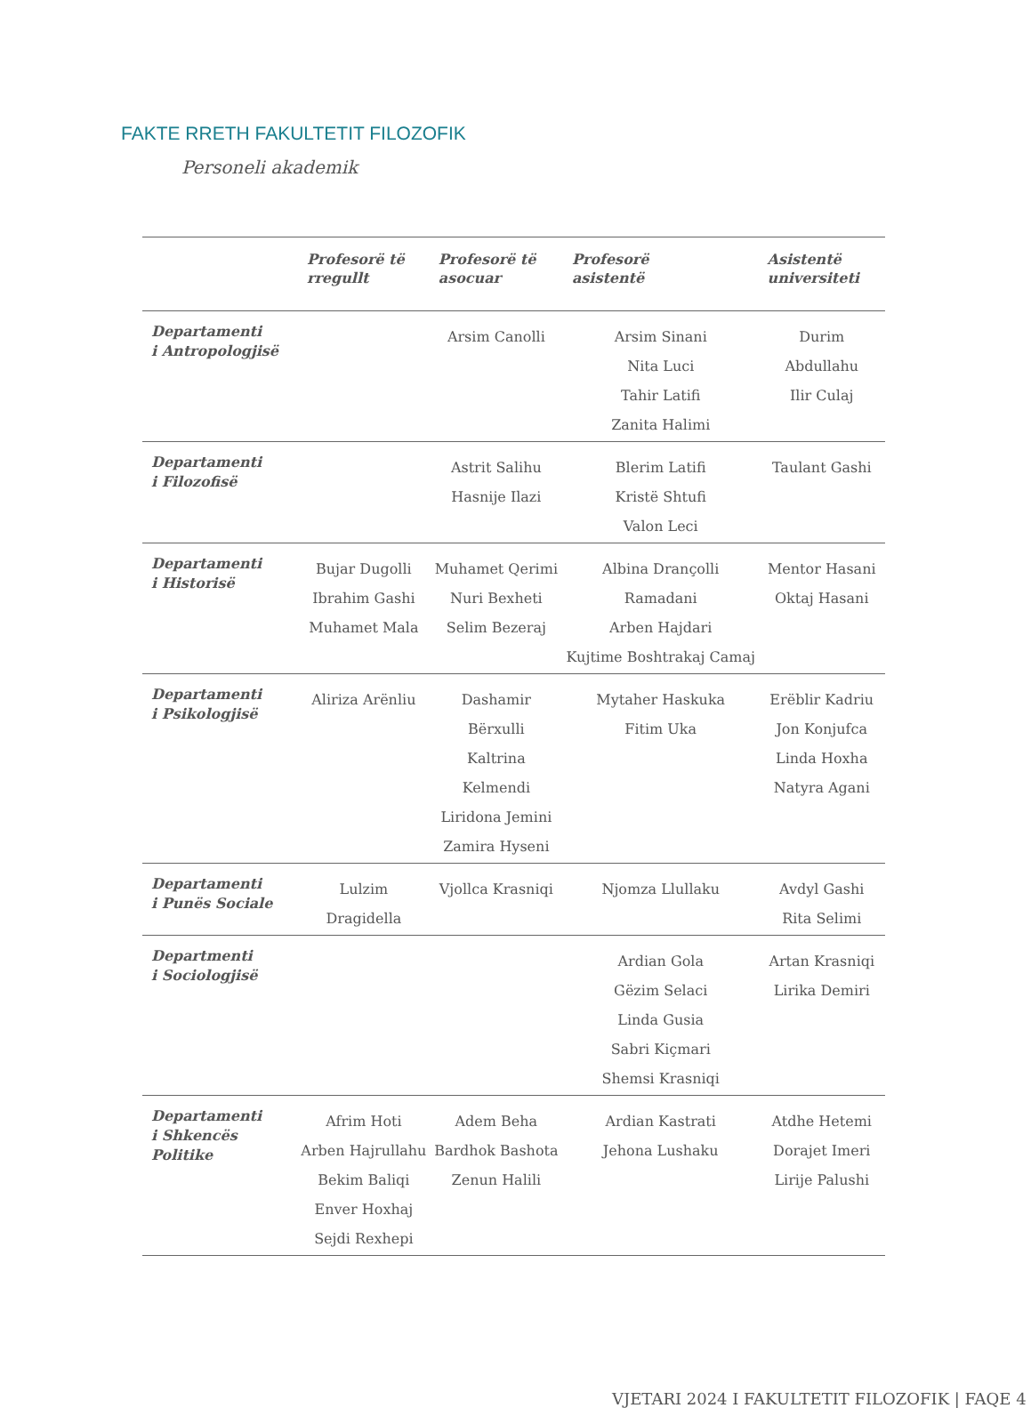FAKTE RRETH FAKULTETIT FILOZOFIK
Personeli akademik
| | Profesorë të rregullt | Profesorë të asocuar | Profesorë asistentë | Asistentë universiteti |
| --- | --- | --- | --- | --- |
| Departamenti i Antropologjisë | | Arsim Canolli | Arsim Sinani Nita Luci Tahir Latifi Zanita Halimi | Durim Abdullahu Ilir Culaj |
| Departamenti i Filozofisë | | Astrit Salihu Hasnije Ilazi | Blerim Latifi Kristë Shtufi Valon Leci | Taulant Gashi |
| Departamenti i Historisë | Bujar Dugolli Ibrahim Gashi Muhamet Mala | Muhamet Qerimi Nuri Bexheti Selim Bezeraj | Albina Drançolli Ramadani Arben Hajdari Kujtime Boshtrakaj Camaj | Mentor Hasani Oktaj Hasani |
| Departamenti i Psikologjisë | Aliriza Arënliu | Dashamir Bërxulli Kaltrina Kelmendi Liridona Jemini Zamira Hyseni | Mytaher Haskuka Fitim Uka | Erëblir Kadriu Jon Konjufca Linda Hoxha Natyra Agani |
| Departamenti i Punës Sociale | Lulzim Dragidella | Vjollca Krasniqi | Njomza Llullaku | Avdyl Gashi Rita Selimi |
| Departmenti i Sociologjisë | | | Ardian Gola Gëzim Selaci Linda Gusia Sabri Kiçmari Shemsi Krasniqi | Artan Krasniqi Lirika Demiri |
| Departamenti i Shkencës Politike | Afrim Hoti Arben Hajrullahu Bekim Baliqi Enver Hoxhaj Sejdi Rexhepi | Adem Beha Bardhok Bashota Zenun Halili | Ardian Kastrati Jehona Lushaku | Atdhe Hetemi Dorajet Imeri Lirije Palushi |
VJETARI 2024 I FAKULTETIT FILOZOFIK | FAQE 4